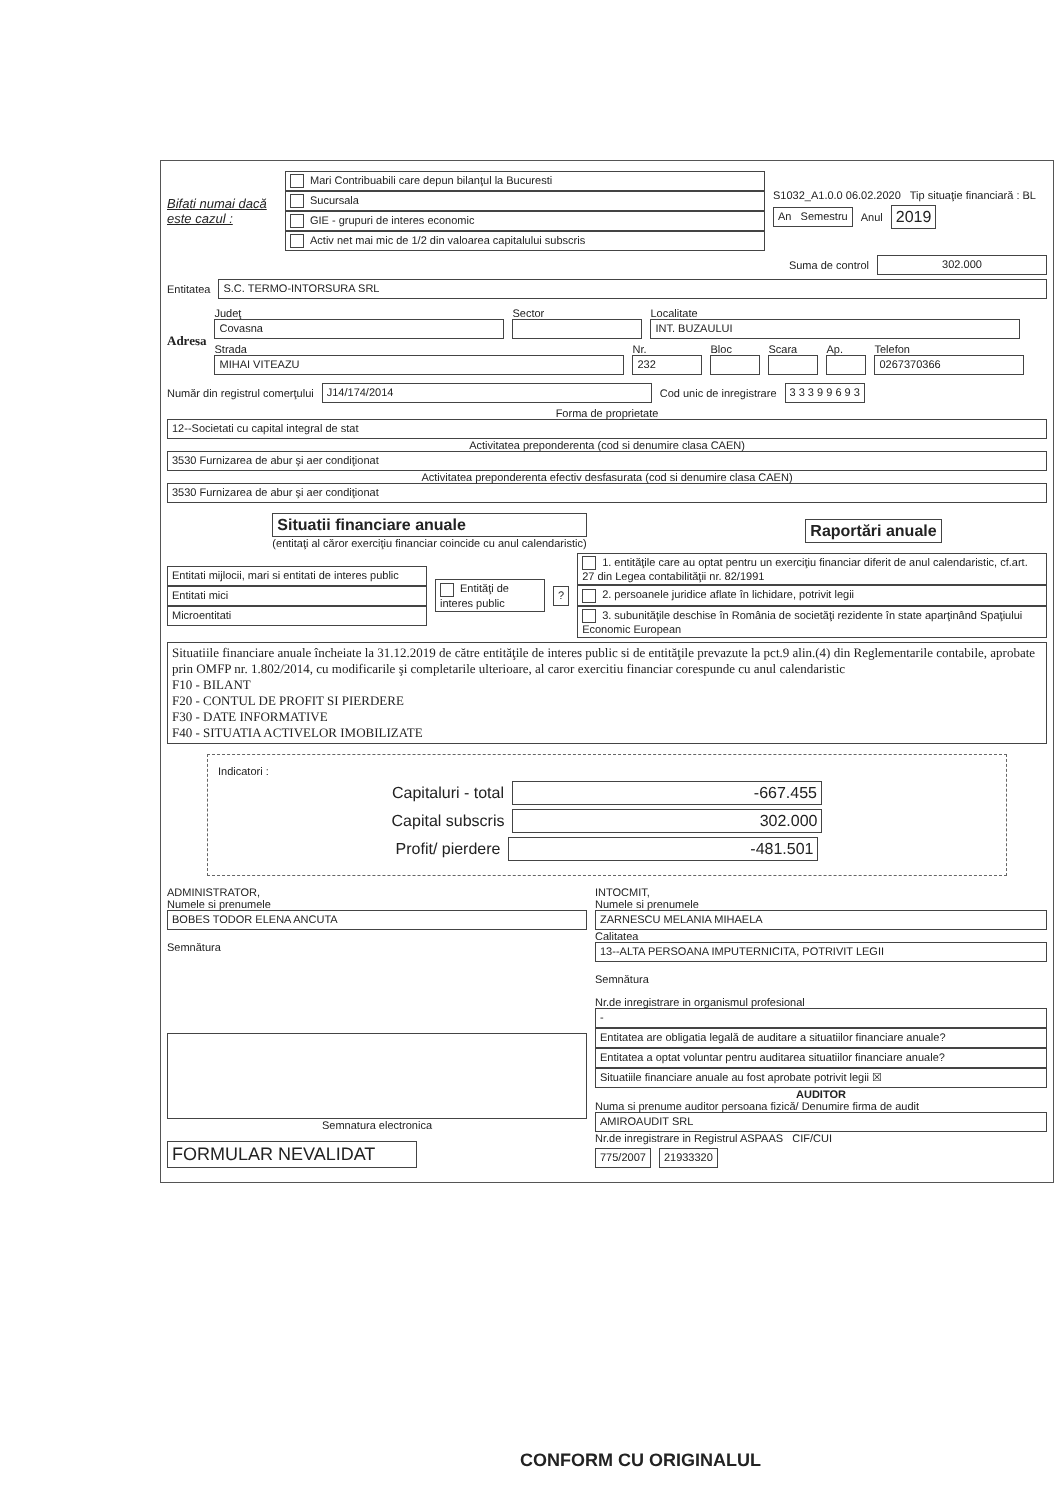Bifati numai dacă este cazul :
Mari Contribuabili care depun bilanţul la Bucuresti
Sucursala
GIE - grupuri de interes economic
Activ net mai mic de 1/2 din valoarea capitalului subscris
S1032_A1.0.0 06.02.2020 Tip situaţie financiară : BL
An Semestru Anul 2019
Suma de control 302.000
Entitatea S.C. TERMO-INTORSURA SRL
Adresa
Judeţ
Covasna
Sector
Localitate
INT. BUZAULUI
Strada
MIHAI VITEAZU
Nr.
232
Bloc Scara Ap.
Telefon
0267370366
Număr din registrul comerţului J14/174/2014 Cod unic de inregistrare 3 3 3 9 9 6 9 3
Forma de proprietate
12--Societati cu capital integral de stat
Activitatea preponderenta (cod si denumire clasa CAEN)
3530 Furnizarea de abur şi aer condiţionat
Activitatea preponderenta efectiv desfasurata (cod si denumire clasa CAEN)
3530 Furnizarea de abur şi aer condiţionat
Situatii financiare anuale
(entitaţi al căror exerciţiu financiar coincide cu anul calendaristic)
Raportări anuale
Entitati mijlocii, mari si entitati de interes public
Entitati mici
Microentitati
Entităţi de interes public
?
1. entităţile care au optat pentru un exerciţiu financiar diferit de anul calendaristic, cf.art. 27 din Legea contabilităţii nr. 82/1991
2. persoanele juridice aflate în lichidare, potrivit legii
3. subunităţile deschise în România de societăţi rezidente în state aparţinând Spaţiului Economic European
Situatiile financiare anuale încheiate la 31.12.2019 de către entităţile de interes public si de entităţile prevazute la pct.9 alin.(4) din Reglementarile contabile, aprobate prin OMFP nr. 1.802/2014, cu modificarile şi completarile ulterioare, al caror exercitiu financiar corespunde cu anul calendaristic
F10 - BILANT
F20 - CONTUL DE PROFIT SI PIERDERE
F30 - DATE INFORMATIVE
F40 - SITUATIA ACTIVELOR IMOBILIZATE
Indicatori :
Capitaluri - total -667.455
Capital subscris 302.000
Profit/ pierdere -481.501
ADMINISTRATOR,
Numele si prenumele
BOBES TODOR ELENA ANCUTA
Semnătura
Semnatura electronica
FORMULAR NEVALIDAT
INTOCMIT,
Numele si prenumele
ZARNESCU MELANIA MIHAELA
Calitatea
13--ALTA PERSOANA IMPUTERNICITA, POTRIVIT LEGII
Semnătura
Nr.de inregistrare in organismul profesional
-
Entitatea are obligatia legală de auditare a situatiilor financiare anuale?
Entitatea a optat voluntar pentru auditarea situatiilor financiare anuale?
Situatiile financiare anuale au fost aprobate potrivit legii ☒
AUDITOR
Numa si prenume auditor persoana fizică/ Denumire firma de audit
AMIROAUDIT SRL
Nr.de inregistrare in Registrul ASPAAS CIF/CUI
775/2007 21933320
CONFORM CU ORIGINALUL